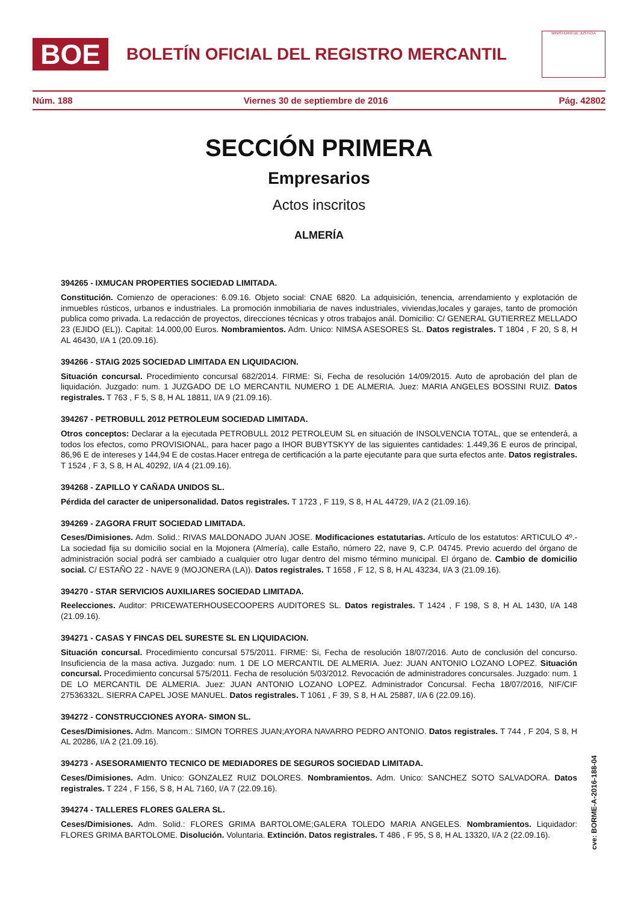BOE
BOLETÍN OFICIAL DEL REGISTRO MERCANTIL
MINISTERIO DE JUSTICIA
Núm. 188 Viernes 30 de septiembre de 2016 Pág. 42802
SECCIÓN PRIMERA
Empresarios
Actos inscritos
ALMERÍA
394265 - IXMUCAN PROPERTIES SOCIEDAD LIMITADA.
Constitución. Comienzo de operaciones: 6.09.16. Objeto social: CNAE 6820. La adquisición, tenencia, arrendamiento y explotación de inmuebles rústicos, urbanos e industriales. La promoción inmobiliaria de naves industriales, viviendas,locales y garajes, tanto de promoción publica como privada. La redacción de proyectos, direcciones técnicas y otros trabajos anál. Domicilio: C/ GENERAL GUTIERREZ MELLADO 23 (EJIDO (EL)). Capital: 14.000,00 Euros. Nombramientos. Adm. Unico: NIMSA ASESORES SL. Datos registrales. T 1804 , F 20, S 8, H AL 46430, I/A 1 (20.09.16).
394266 - STAIG 2025 SOCIEDAD LIMITADA EN LIQUIDACION.
Situación concursal. Procedimiento concursal 682/2014. FIRME: Si, Fecha de resolución 14/09/2015. Auto de aprobación del plan de liquidación. Juzgado: num. 1 JUZGADO DE LO MERCANTIL NUMERO 1 DE ALMERIA. Juez: MARIA ANGELES BOSSINI RUIZ. Datos registrales. T 763 , F 5, S 8, H AL 18811, I/A 9 (21.09.16).
394267 - PETROBULL 2012 PETROLEUM SOCIEDAD LIMITADA.
Otros conceptos: Declarar a la ejecutada PETROBULL 2012 PETROLEUM SL en situación de INSOLVENCIA TOTAL, que se entenderá, a todos los efectos, como PROVISIONAL, para hacer pago a IHOR BUBYTSKYY de las siguientes cantidades: 1.449,36 E euros de principal, 86,96 E de intereses y 144,94 E de costas.Hacer entrega de certificación a la parte ejecutante para que surta efectos ante. Datos registrales. T 1524 , F 3, S 8, H AL 40292, I/A 4 (21.09.16).
394268 - ZAPILLO Y CAÑADA UNIDOS SL.
Pérdida del caracter de unipersonalidad. Datos registrales. T 1723 , F 119, S 8, H AL 44729, I/A 2 (21.09.16).
394269 - ZAGORA FRUIT SOCIEDAD LIMITADA.
Ceses/Dimisiones. Adm. Solid.: RIVAS MALDONADO JUAN JOSE. Modificaciones estatutarias. Artículo de los estatutos: ARTICULO 4º.- La sociedad fija su domicilio social en la Mojonera (Almería), calle Estaño, número 22, nave 9, C.P. 04745. Previo acuerdo del órgano de administración social podrá ser cambiado a cualquier otro lugar dentro del mismo término municipal. El órgano de. Cambio de domicilio social. C/ ESTAÑO 22 - NAVE 9 (MOJONERA (LA)). Datos registrales. T 1658 , F 12, S 8, H AL 43234, I/A 3 (21.09.16).
394270 - STAR SERVICIOS AUXILIARES SOCIEDAD LIMITADA.
Reelecciones. Auditor: PRICEWATERHOUSECOOPERS AUDITORES SL. Datos registrales. T 1424 , F 198, S 8, H AL 1430, I/A 148 (21.09.16).
394271 - CASAS Y FINCAS DEL SURESTE SL EN LIQUIDACION.
Situación concursal. Procedimiento concursal 575/2011. FIRME: Si, Fecha de resolución 18/07/2016. Auto de conclusión del concurso. Insuficiencia de la masa activa. Juzgado: num. 1 DE LO MERCANTIL DE ALMERIA. Juez: JUAN ANTONIO LOZANO LOPEZ. Situación concursal. Procedimiento concursal 575/2011. Fecha de resolución 5/03/2012. Revocación de administradores concursales. Juzgado: num. 1 DE LO MERCANTIL DE ALMERIA. Juez: JUAN ANTONIO LOZANO LOPEZ. Administrador Concursal. Fecha 18/07/2016, NIF/CIF 27536332L. SIERRA CAPEL JOSE MANUEL. Datos registrales. T 1061 , F 39, S 8, H AL 25887, I/A 6 (22.09.16).
394272 - CONSTRUCCIONES AYORA- SIMON SL.
Ceses/Dimisiones. Adm. Mancom.: SIMON TORRES JUAN;AYORA NAVARRO PEDRO ANTONIO. Datos registrales. T 744 , F 204, S 8, H AL 20286, I/A 2 (21.09.16).
394273 - ASESORAMIENTO TECNICO DE MEDIADORES DE SEGUROS SOCIEDAD LIMITADA.
Ceses/Dimisiones. Adm. Unico: GONZALEZ RUIZ DOLORES. Nombramientos. Adm. Unico: SANCHEZ SOTO SALVADORA. Datos registrales. T 224 , F 156, S 8, H AL 7160, I/A 7 (22.09.16).
394274 - TALLERES FLORES GALERA SL.
Ceses/Dimisiones. Adm. Solid.: FLORES GRIMA BARTOLOME;GALERA TOLEDO MARIA ANGELES. Nombramientos. Liquidador: FLORES GRIMA BARTOLOME. Disolución. Voluntaria. Extinción. Datos registrales. T 486 , F 95, S 8, H AL 13320, I/A 2 (22.09.16).
cve: BORME-A-2016-188-04